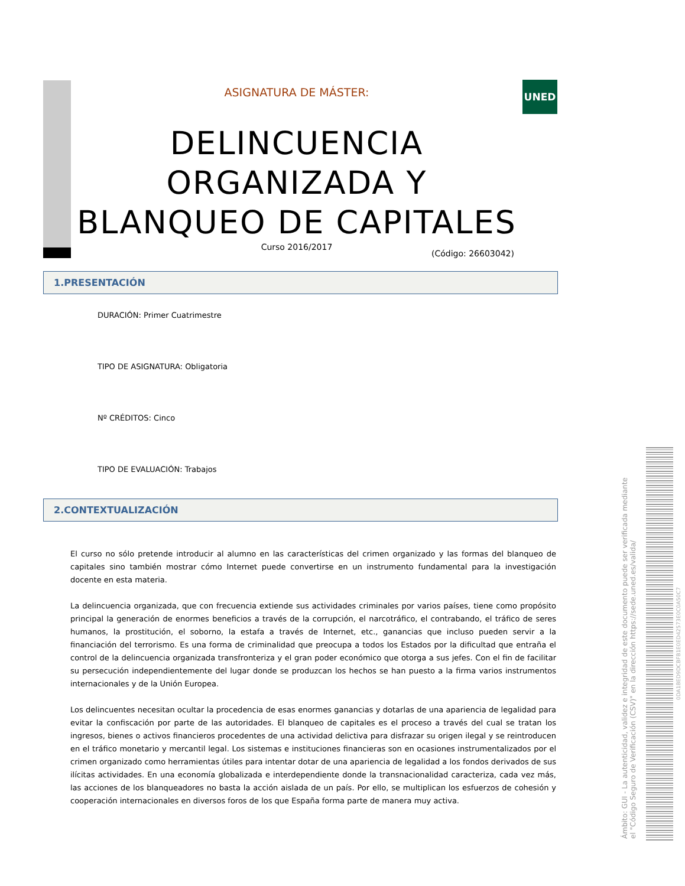UNED
ASIGNATURA DE MÁSTER:
DELINCUENCIA ORGANIZADA Y BLANQUEO DE CAPITALES
Curso 2016/2017
(Código: 26603042)
1.PRESENTACIÓN
DURACIÓN: Primer Cuatrimestre
TIPO DE ASIGNATURA: Obligatoria
Nº CRÉDITOS: Cinco
TIPO DE EVALUACIÓN: Trabajos
2.CONTEXTUALIZACIÓN
El curso no sólo pretende introducir al alumno en las características del crimen organizado y las formas del blanqueo de capitales sino también mostrar cómo Internet puede convertirse en un instrumento fundamental para la investigación docente en esta materia.
La delincuencia organizada, que con frecuencia extiende sus actividades criminales por varios países, tiene como propósito principal la generación de enormes beneficios a través de la corrupción, el narcotráfico, el contrabando, el tráfico de seres humanos, la prostitución, el soborno, la estafa a través de Internet, etc., ganancias que incluso pueden servir a la financiación del terrorismo. Es una forma de criminalidad que preocupa a todos los Estados por la dificultad que entraña el control de la delincuencia organizada transfronteriza y el gran poder económico que otorga a sus jefes. Con el fin de facilitar su persecución independientemente del lugar donde se produzcan los hechos se han puesto a la firma varios instrumentos internacionales y de la Unión Europea.
Los delincuentes necesitan ocultar la procedencia de esas enormes ganancias y dotarlas de una apariencia de legalidad para evitar la confiscación por parte de las autoridades. El blanqueo de capitales es el proceso a través del cual se tratan los ingresos, bienes o activos financieros procedentes de una actividad delictiva para disfrazar su origen ilegal y se reintroducen en el tráfico monetario y mercantil legal. Los sistemas e instituciones financieras son en ocasiones instrumentalizados por el crimen organizado como herramientas útiles para intentar dotar de una apariencia de legalidad a los fondos derivados de sus ilícitas actividades. En una economía globalizada e interdependiente donde la transnacionalidad caracteriza, cada vez más, las acciones de los blanqueadores no basta la acción aislada de un país. Por ello, se multiplican los esfuerzos de cohesión y cooperación internacionales en diversos foros de los que España forma parte de manera muy activa.
Ámbito: GUI - La autenticidad, validez e integridad de este documento puede ser verificada mediante
el "Código Seguro de Verificación (CSV)" en la dirección https://sede.uned.es/valida/
0DA1BED9DCBFB1E0ED42573E0C0A50C7